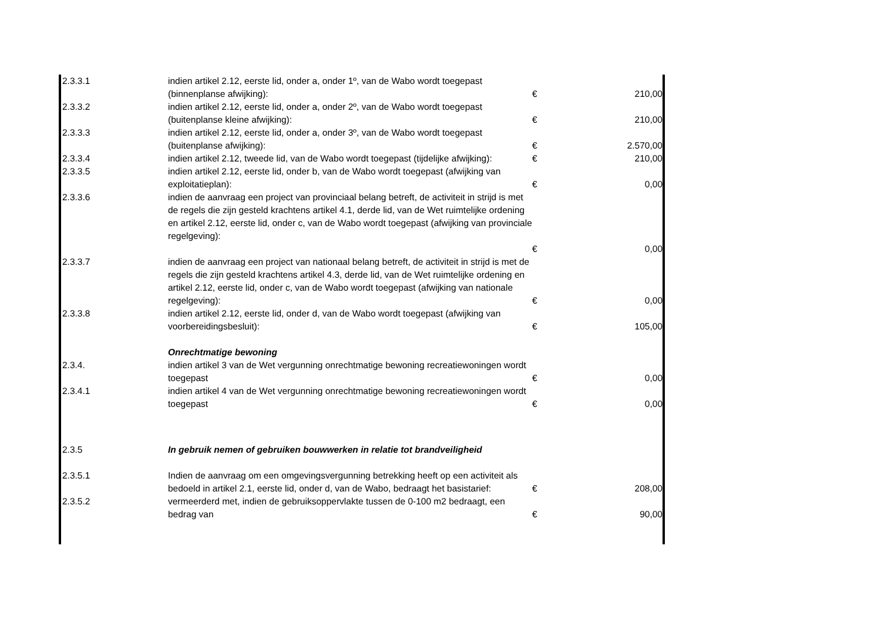| 2.3.3.1 | indien artikel 2.12, eerste lid, onder a, onder 1º, van de Wabo wordt toegepast (binnenplanse afwijking): | € | 210,00 |
| 2.3.3.2 | indien artikel 2.12, eerste lid, onder a, onder 2º, van de Wabo wordt toegepast (buitenplanse kleine afwijking): | € | 210,00 |
| 2.3.3.3 | indien artikel 2.12, eerste lid, onder a, onder 3º, van de Wabo wordt toegepast (buitenplanse afwijking): | € | 2.570,00 |
| 2.3.3.4 | indien artikel 2.12, tweede lid, van de Wabo wordt toegepast (tijdelijke afwijking): | € | 210,00 |
| 2.3.3.5 | indien artikel 2.12, eerste lid, onder b, van de Wabo wordt toegepast (afwijking van exploitatieplan): | € | 0,00 |
| 2.3.3.6 | indien de aanvraag een project van provinciaal belang betreft, de activiteit in strijd is met de regels die zijn gesteld krachtens artikel 4.1, derde lid, van de Wet ruimtelijke ordening en artikel 2.12, eerste lid, onder c, van de Wabo wordt toegepast (afwijking van provinciale regelgeving): | € | 0,00 |
| 2.3.3.7 | indien de aanvraag een project van nationaal belang betreft, de activiteit in strijd is met de regels die zijn gesteld krachtens artikel 4.3, derde lid, van de Wet ruimtelijke ordening en artikel 2.12, eerste lid, onder c, van de Wabo wordt toegepast (afwijking van nationale regelgeving): | € | 0,00 |
| 2.3.3.8 | indien artikel 2.12, eerste lid, onder d, van de Wabo wordt toegepast (afwijking van voorbereidingsbesluit): | € | 105,00 |
| | Onrechtmatige bewoning | | |
| 2.3.4. | indien artikel 3 van de Wet vergunning onrechtmatige bewoning recreatiewoningen wordt toegepast | € | 0,00 |
| 2.3.4.1 | indien artikel 4 van de Wet vergunning onrechtmatige bewoning recreatiewoningen wordt toegepast | € | 0,00 |
| 2.3.5 | In gebruik nemen of gebruiken bouwwerken in relatie tot brandveiligheid | | |
| 2.3.5.1 | Indien de aanvraag om een omgevingsvergunning betrekking heeft op een activiteit als bedoeld in artikel 2.1, eerste lid, onder d, van de Wabo, bedraagt het basistarief: | € | 208,00 |
| 2.3.5.2 | vermeerderd met, indien de gebruiksoppervlakte tussen de 0-100 m2 bedraagt, een bedrag van | € | 90,00 |